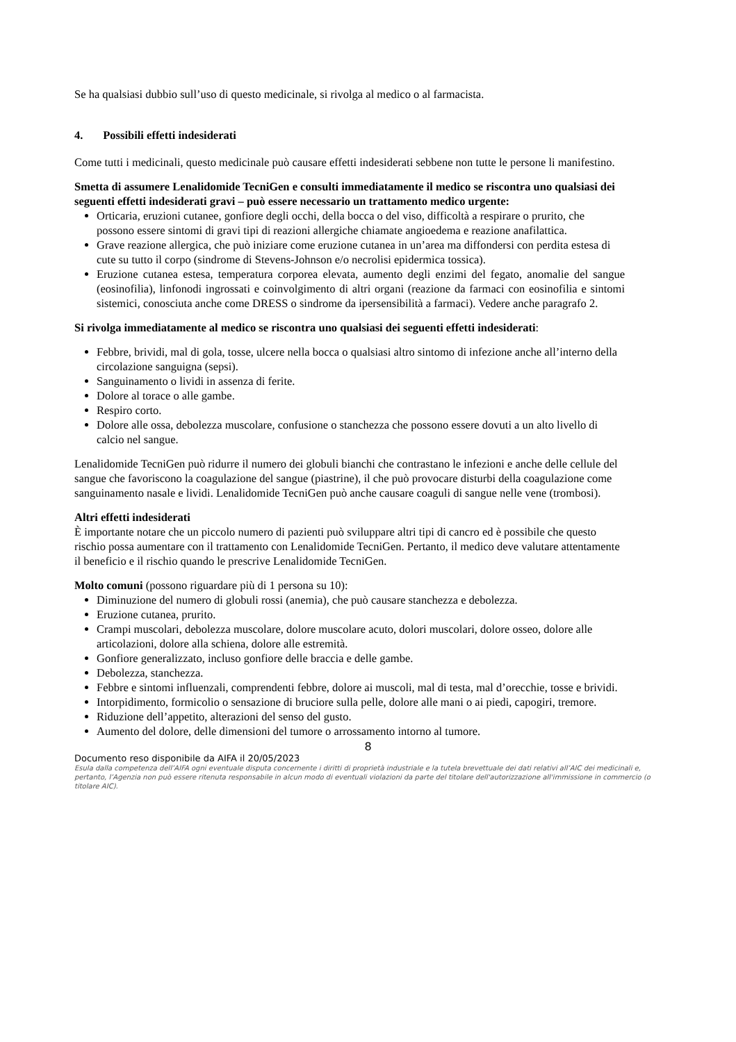Se ha qualsiasi dubbio sull’uso di questo medicinale, si rivolga al medico o al farmacista.
4. Possibili effetti indesiderati
Come tutti i medicinali, questo medicinale può causare effetti indesiderati sebbene non tutte le persone li manifestino.
Smetta di assumere Lenalidomide TecniGen e consulti immediatamente il medico se riscontra uno qualsiasi dei seguenti effetti indesiderati gravi – può essere necessario un trattamento medico urgente:
Orticaria, eruzioni cutanee, gonfiore degli occhi, della bocca o del viso, difficoltà a respirare o prurito, che possono essere sintomi di gravi tipi di reazioni allergiche chiamate angioedema e reazione anafilattica.
Grave reazione allergica, che può iniziare come eruzione cutanea in un’area ma diffondersi con perdita estesa di cute su tutto il corpo (sindrome di Stevens-Johnson e/o necrolisi epidermica tossica).
Eruzione cutanea estesa, temperatura corporea elevata, aumento degli enzimi del fegato, anomalie del sangue (eosinofilia), linfonodi ingrossati e coinvolgimento di altri organi (reazione da farmaci con eosinofilia e sintomi sistemici, conosciuta anche come DRESS o sindrome da ipersensibilità a farmaci). Vedere anche paragrafo 2.
Si rivolga immediatamente al medico se riscontra uno qualsiasi dei seguenti effetti indesiderati:
Febbre, brividi, mal di gola, tosse, ulcere nella bocca o qualsiasi altro sintomo di infezione anche all’interno della circolazione sanguigna (sepsi).
Sanguinamento o lividi in assenza di ferite.
Dolore al torace o alle gambe.
Respiro corto.
Dolore alle ossa, debolezza muscolare, confusione o stanchezza che possono essere dovuti a un alto livello di calcio nel sangue.
Lenalidomide TecniGen può ridurre il numero dei globuli bianchi che contrastano le infezioni e anche delle cellule del sangue che favoriscono la coagulazione del sangue (piastrine), il che può provocare disturbi della coagulazione come sanguinamento nasale e lividi. Lenalidomide TecniGen può anche causare coaguli di sangue nelle vene (trombosi).
Altri effetti indesiderati
È importante notare che un piccolo numero di pazienti può sviluppare altri tipi di cancro ed è possibile che questo rischio possa aumentare con il trattamento con Lenalidomide TecniGen. Pertanto, il medico deve valutare attentamente il beneficio e il rischio quando le prescrive Lenalidomide TecniGen.
Molto comuni (possono riguardare più di 1 persona su 10):
Diminuzione del numero di globuli rossi (anemia), che può causare stanchezza e debolezza.
Eruzione cutanea, prurito.
Crampi muscolari, debolezza muscolare, dolore muscolare acuto, dolori muscolari, dolore osseo, dolore alle articolazioni, dolore alla schiena, dolore alle estremità.
Gonfiore generalizzato, incluso gonfiore delle braccia e delle gambe.
Debolezza, stanchezza.
Febbre e sintomi influenzali, comprendenti febbre, dolore ai muscoli, mal di testa, mal d’orecchie, tosse e brividi.
Intorpidimento, formicolio o sensazione di bruciore sulla pelle, dolore alle mani o ai piedi, capogiri, tremore.
Riduzione dell’appetito, alterazioni del senso del gusto.
Aumento del dolore, delle dimensioni del tumore o arrossamento intorno al tumore.
8
Documento reso disponibile da AIFA il 20/05/2023
Esula dalla competenza dell’AIFA ogni eventuale disputa concernente i diritti di proprietà industriale e la tutela brevettuale dei dati relativi all’AIC dei medicinali e, pertanto, l’Agenzia non può essere ritenuta responsabile in alcun modo di eventuali violazioni da parte del titolare dell'autorizzazione all'immissione in commercio (o titolare AIC).